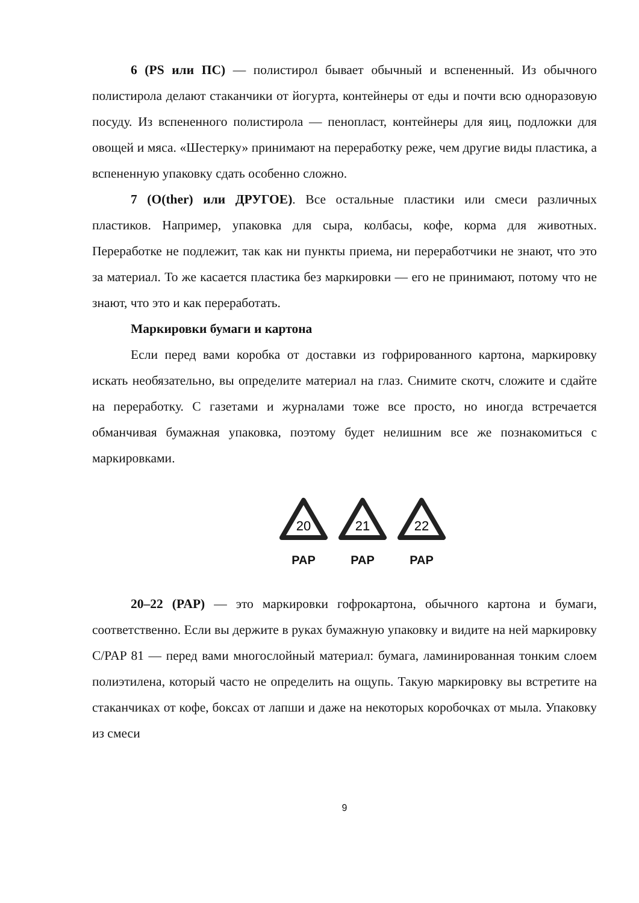6 (PS или ПС) — полистирол бывает обычный и вспененный. Из обычного полистирола делают стаканчики от йогурта, контейнеры от еды и почти всю одноразовую посуду. Из вспененного полистирола — пенопласт, контейнеры для яиц, подложки для овощей и мяса. «Шестерку» принимают на переработку реже, чем другие виды пластика, а вспененную упаковку сдать особенно сложно.
7 (O(ther) или ДРУГОЕ). Все остальные пластики или смеси различных пластиков. Например, упаковка для сыра, колбасы, кофе, корма для животных. Переработке не подлежит, так как ни пункты приема, ни переработчики не знают, что это за материал. То же касается пластика без маркировки — его не принимают, потому что не знают, что это и как переработать.
Маркировки бумаги и картона
Если перед вами коробка от доставки из гофрированного картона, маркировку искать необязательно, вы определите материал на глаз. Снимите скотч, сложите и сдайте на переработку. С газетами и журналами тоже все просто, но иногда встречается обманчивая бумажная упаковка, поэтому будет нелишним все же познакомиться с маркировками.
20
PAP
21
PAP
22
PAP
20–22 (PAP) — это маркировки гофрокартона, обычного картона и бумаги, соответственно. Если вы держите в руках бумажную упаковку и видите на ней маркировку C/PAP 81 — перед вами многослойный материал: бумага, ламинированная тонким слоем полиэтилена, который часто не определить на ощупь. Такую маркировку вы встретите на стаканчиках от кофе, боксах от лапши и даже на некоторых коробочках от мыла. Упаковку из смеси
9